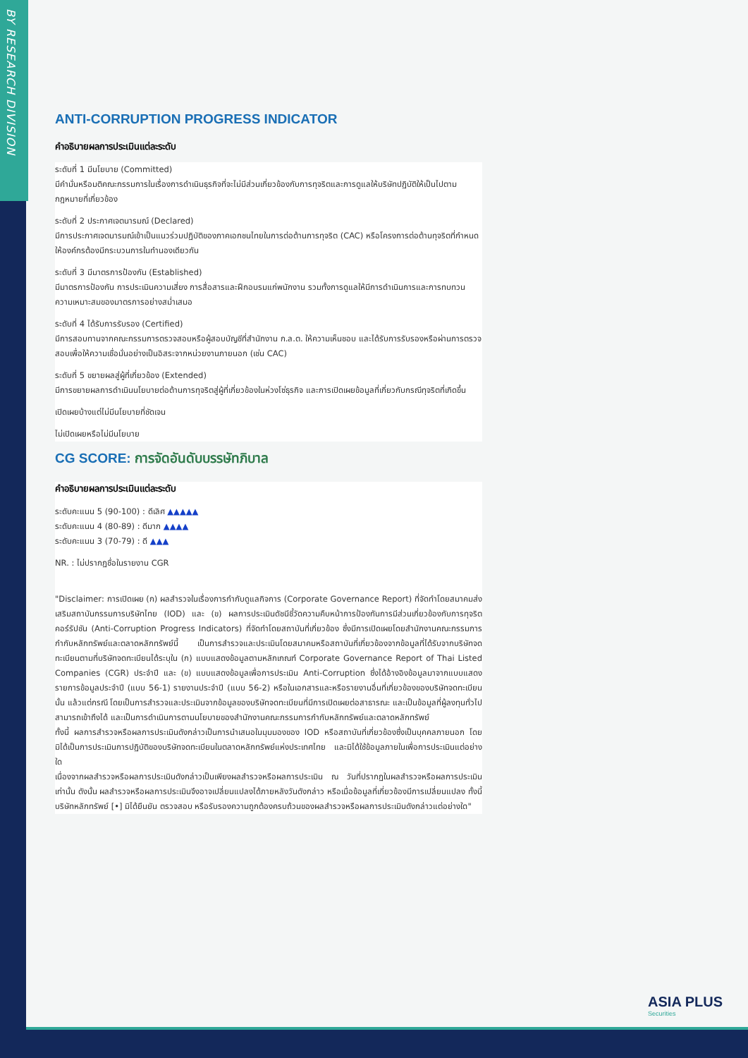BY RESEARCH DIVISION
ANTI-CORRUPTION PROGRESS INDICATOR
คำอธิบายผลการประเมินแต่ละระดับ
ระดับที่ 1 มีนโยบาย (Committed)
มีคำมั่นหรือมติคณะกรรมการในเรื่องการดำเนินธุรกิจที่จะไม่มีส่วนเกี่ยวข้องกับการทุจริตและการดูแลให้บริษัทปฏิบัติให้เป็นไปตามกฎหมายที่เกี่ยวข้อง
ระดับที่ 2 ประกาศเจตนารมณ์ (Declared)
มีการประกาศเจตนารมณ์เข้าเป็นแนวร่วมปฏิบัติของภาคเอกชนไทยในการต่อต้านการทุจริต (CAC) หรือโครงการต่อต้านทุจริตที่กำหนดให้องค์กรต้องมีกระบวนการในทำนองเดียวกัน
ระดับที่ 3 มีมาตรการป้องกัน (Established)
มีมาตรการป้องกัน การประเมินความเสี่ยง การสื่อสารและฝึกอบรมแก่พนักงาน รวมทั้งการดูแลให้มีการดำเนินการและการทบทวนความเหมาะสมของมาตรการอย่างสม่ำเสมอ
ระดับที่ 4 ได้รับการรับรอง (Certified)
มีการสอบทานจากคณะกรรมการตรวจสอบหรือผู้สอบบัญชีที่สำนักงาน ก.ล.ต. ให้ความเห็นชอบ และได้รับการรับรองหรือผ่านการตรวจสอบเพื่อให้ความเชื่อมั่นอย่างเป็นอิสระจากหน่วยงานภายนอก (เช่น CAC)
ระดับที่ 5 ขยายผลสู่ผู้ที่เกี่ยวข้อง (Extended)
มีการขยายผลการดำเนินนโยบายต่อต้านการทุจริตสู่ผู้ที่เกี่ยวข้องในห่วงโซ่ธุรกิจ และการเปิดเผยข้อมูลที่เกี่ยวกับกรณีทุจริตที่เกิดขึ้น
เปิดเผยบ้างแต่ไม่มีนโยบายที่ชัดเจน
ไม่เปิดเผยหรือไม่มีนโยบาย
CG SCORE: การจัดอันดับบรรษัทภิบาล
คำอธิบายผลการประเมินแต่ละระดับ
ระดับคะแนน 5 (90-100) : ดีเลิศ ▲▲▲▲▲
ระดับคะแนน 4 (80-89) : ดีมาก ▲▲▲▲
ระดับคะแนน 3 (70-79) : ดี ▲▲▲
NR. : ไม่ปรากฏชื่อในรายงาน CGR
"Disclaimer: การเปิดเผย (ก) ผลสำรวจในเรื่องการกำกับดูแลกิจการ (Corporate Governance Report) ที่จัดทำโดยสมาคมส่งเสริมสถาบันกรรมการบริษัทไทย (IOD) และ (ข) ผลการประเมินดัชนีชี้วัดความคืบหน้าการป้องกันการมีส่วนเกี่ยวข้องกับการทุจริตคอร์รัปชัน (Anti-Corruption Progress Indicators) ที่จัดทำโดยสถาบันที่เกี่ยวข้อง ซึ่งมีการเปิดเผยโดยสำนักงานคณะกรรมการกำกับหลักทรัพย์และตลาดหลักทรัพย์นี้ เป็นการสำรวจและประเมินโดยสมาคมหรือสถาบันที่เกี่ยวข้องจากข้อมูลที่ได้รับจากบริษัทจดทะเบียนตามที่บริษัทจดทะเบียนได้ระบุใน (ก) แบบแสดงข้อมูลตามหลักเกณฑ์ Corporate Governance Report of Thai Listed Companies (CGR) ประจำปี และ (ข) แบบแสดงข้อมูลเพื่อการประเมิน Anti-Corruption ซึ่งได้อ้างอิงข้อมูลมาจากแบบแสดงรายการข้อมูลประจำปี (แบบ 56-1) รายงานประจำปี (แบบ 56-2) หรือในเอกสารและหรือรายงานอื่นที่เกี่ยวข้องของบริษัทจดทะเบียนนั้น แล้วแต่กรณี โดยเป็นการสำรวจและประเมินจากข้อมูลของบริษัทจดทะเบียนที่มีการเปิดเผยต่อสาธารณะ และเป็นข้อมูลที่ผู้ลงทุนทั่วไปสามารถเข้าถึงได้ และเป็นการดำเนินการตามนโยบายของสำนักงานคณะกรรมการกำกับหลักทรัพย์และตลาดหลักทรัพย์
ทั้งนี้ ผลการสำรวจหรือผลการประเมินดังกล่าวเป็นการนำเสนอในมุมมองของ IOD หรือสถาบันที่เกี่ยวข้องซึ่งเป็นบุคคลภายนอก โดยมิได้เป็นการประเมินการปฏิบัติของบริษัทจดทะเบียนในตลาดหลักทรัพย์แห่งประเทศไทย และมิได้ใช้ข้อมูลภายในเพื่อการประเมินแต่อย่างใด
เนื่องจากผลสำรวจหรือผลการประเมินดังกล่าวเป็นเพียงผลสำรวจหรือผลการประเมิน ณ วันที่ปรากฏในผลสำรวจหรือผลการประเมินเท่านั้น ดังนั้น ผลสำรวจหรือผลการประเมินจึงอาจเปลี่ยนแปลงได้ภายหลังวันดังกล่าว หรือเมื่อข้อมูลที่เกี่ยวข้องมีการเปลี่ยนแปลง ทั้งนี้ บริษัทหลักทรัพย์ [•] มิได้ยืนยัน ตรวจสอบ หรือรับรองความถูกต้องครบถ้วนของผลสำรวจหรือผลการประเมินดังกล่าวแต่อย่างใด"
ASIA PLUS
Securities